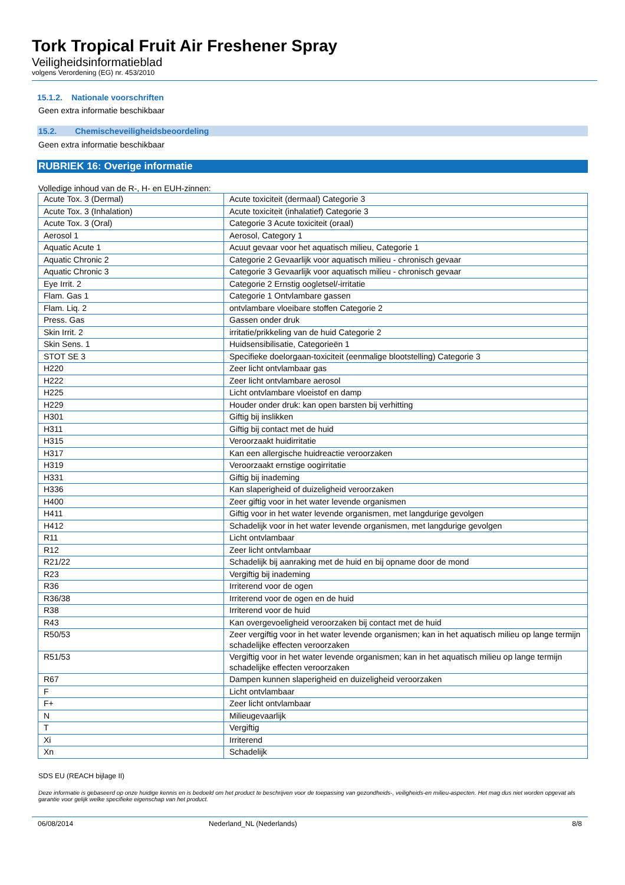Tork Tropical Fruit Air Freshener Spray
Veiligheidsinformatieblad
volgens Verordening (EG) nr. 453/2010
15.1.2. Nationale voorschriften
Geen extra informatie beschikbaar
15.2. Chemischeveiligheidsbeoordeling
Geen extra informatie beschikbaar
RUBRIEK 16: Overige informatie
Volledige inhoud van de R-, H- en EUH-zinnen:
| Acute Tox. 3 (Dermal) | Acute toxiciteit (dermaal) Categorie 3 |
| Acute Tox. 3 (Inhalation) | Acute toxiciteit (inhalatief) Categorie 3 |
| Acute Tox. 3 (Oral) | Categorie 3 Acute toxiciteit (oraal) |
| Aerosol 1 | Aerosol, Category 1 |
| Aquatic Acute 1 | Acuut gevaar voor het aquatisch milieu, Categorie 1 |
| Aquatic Chronic 2 | Categorie 2 Gevaarlijk voor aquatisch milieu - chronisch gevaar |
| Aquatic Chronic 3 | Categorie 3 Gevaarlijk voor aquatisch milieu - chronisch gevaar |
| Eye Irrit. 2 | Categorie 2 Ernstig oogletsel/-irritatie |
| Flam. Gas 1 | Categorie 1 Ontvlambare gassen |
| Flam. Liq. 2 | ontvlambare vloeibare stoffen Categorie 2 |
| Press. Gas | Gassen onder druk |
| Skin Irrit. 2 | irritatie/prikkeling van de huid Categorie 2 |
| Skin Sens. 1 | Huidsensibilisatie, Categorieën 1 |
| STOT SE 3 | Specifieke doelorgaan-toxiciteit (eenmalige blootstelling) Categorie 3 |
| H220 | Zeer licht ontvlambaar gas |
| H222 | Zeer licht ontvlambare aerosol |
| H225 | Licht ontvlambare vloeistof en damp |
| H229 | Houder onder druk: kan open barsten bij verhitting |
| H301 | Giftig bij inslikken |
| H311 | Giftig bij contact met de huid |
| H315 | Veroorzaakt huidirritatie |
| H317 | Kan een allergische huidreactie veroorzaken |
| H319 | Veroorzaakt ernstige oogirritatie |
| H331 | Giftig bij inademing |
| H336 | Kan slaperigheid of duizeligheid veroorzaken |
| H400 | Zeer giftig voor in het water levende organismen |
| H411 | Giftig voor in het water levende organismen, met langdurige gevolgen |
| H412 | Schadelijk voor in het water levende organismen, met langdurige gevolgen |
| R11 | Licht ontvlambaar |
| R12 | Zeer licht ontvlambaar |
| R21/22 | Schadelijk bij aanraking met de huid en bij opname door de mond |
| R23 | Vergiftig bij inademing |
| R36 | Irriterend voor de ogen |
| R36/38 | Irriterend voor de ogen en de huid |
| R38 | Irriterend voor de huid |
| R43 | Kan overgevoeligheid veroorzaken bij contact met de huid |
| R50/53 | Zeer vergiftig voor in het water levende organismen; kan in het aquatisch milieu op lange termijn schadelijke effecten veroorzaken |
| R51/53 | Vergiftig voor in het water levende organismen; kan in het aquatisch milieu op lange termijn schadelijke effecten veroorzaken |
| R67 | Dampen kunnen slaperigheid en duizeligheid veroorzaken |
| F | Licht ontvlambaar |
| F+ | Zeer licht ontvlambaar |
| N | Milieugevaarlijk |
| T | Vergiftig |
| Xi | Irriterend |
| Xn | Schadelijk |
SDS EU (REACH bijlage II)
Deze informatie is gebaseerd op onze huidige kennis en is bedoeld om het product te beschrijven voor de toepassing van gezondheids-, veiligheids-en milieu-aspecten. Het mag dus niet worden opgevat als garantie voor gelijk welke specifieke eigenschap van het product.
06/08/2014 Nederland_NL (Nederlands) 8/8